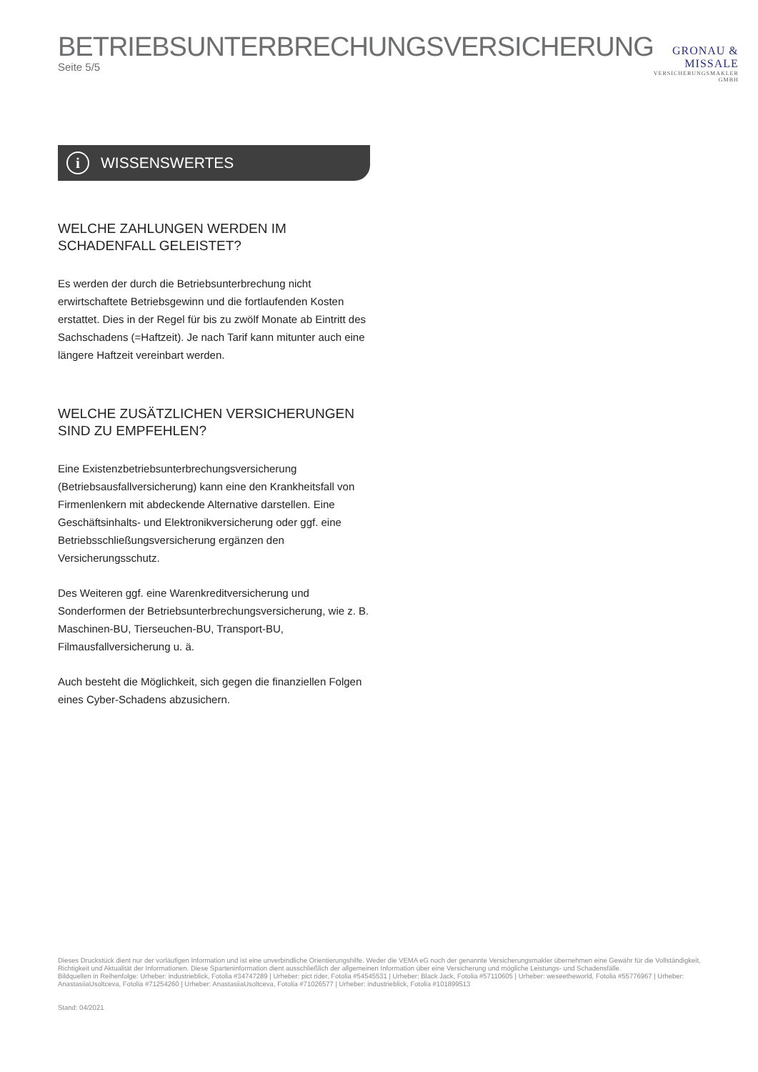BETRIEBSUNTERBRECHUNGSVERSICHERUNG
Seite 5/5
GRONAU & MISSALE
VERSICHERUNGSMAKLER GMBH
i
WISSENSWERTES
WELCHE ZAHLUNGEN WERDEN IM SCHADENFALL GELEISTET?
Es werden der durch die Betriebsunterbrechung nicht erwirtschaftete Betriebsgewinn und die fortlaufenden Kosten erstattet. Dies in der Regel für bis zu zwölf Monate ab Eintritt des Sachschadens (=Haftzeit). Je nach Tarif kann mitunter auch eine längere Haftzeit vereinbart werden.
WELCHE ZUSÄTZLICHEN VERSICHERUNGEN
SIND ZU EMPFEHLEN?
Eine Existenzbetriebsunterbrechungsversicherung (Betriebsausfallversicherung) kann eine den Krankheitsfall von Firmenlenkern mit abdeckende Alternative darstellen. Eine Geschäftsinhalts- und Elektronikversicherung oder ggf. eine Betriebsschließungsversicherung ergänzen den Versicherungsschutz.
Des Weiteren ggf. eine Warenkreditversicherung und Sonderformen der Betriebsunterbrechungsversicherung, wie z. B. Maschinen-BU, Tierseuchen-BU, Transport-BU, Filmausfallversicherung u. ä.
Auch besteht die Möglichkeit, sich gegen die finanziellen Folgen eines Cyber-Schadens abzusichern.
Dieses Druckstück dient nur der vorläufigen Information und ist eine unverbindliche Orientierungshilfe. Weder die VEMA eG noch der genannte Versicherungsmakler übernehmen eine Gewähr für die Vollständigkeit, Richtigkeit und Aktualität der Informationen. Diese Sparteninformation dient ausschließlich der allgemeinen Information über eine Versicherung und mögliche Leistungs- und Schadensfälle.
Bildquellen in Reihenfolge: Urheber: industrieblick, Fotolia #34747289 | Urheber: pict rider, Fotolia #54545531 | Urheber: Black Jack, Fotolia #57110605 | Urheber: weseetheworld, Fotolia #55776967 | Urheber: AnastasiiaUsoltceva, Fotolia #71254260 | Urheber: AnastasiiaUsoltceva, Fotolia #71026577 | Urheber: industrieblick, Fotolia #101899513
Stand: 04/2021